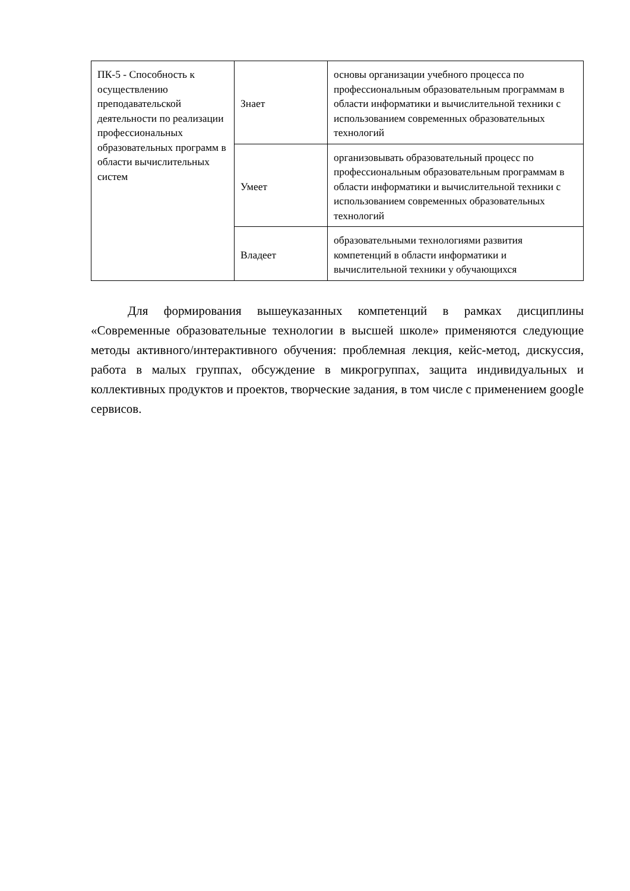| ПК-5 - Способность к осуществлению преподавательской деятельности по реализации профессиональных образовательных программ в области вычислительных систем | Знает | основы организации учебного процесса по профессиональным образовательным программам в области информатики и вычислительной техники с использованием современных образовательных технологий |
| | Умеет | организовывать образовательный процесс по профессиональным образовательным программам в области информатики и вычислительной техники с использованием современных образовательных технологий |
| | Владеет | образовательными технологиями развития компетенций в области информатики и вычислительной техники у обучающихся |
Для формирования вышеуказанных компетенций в рамках дисциплины «Современные образовательные технологии в высшей школе» применяются следующие методы активного/интерактивного обучения: проблемная лекция, кейс-метод, дискуссия, работа в малых группах, обсуждение в микрогруппах, защита индивидуальных и коллективных продуктов и проектов, творческие задания, в том числе с применением google сервисов.